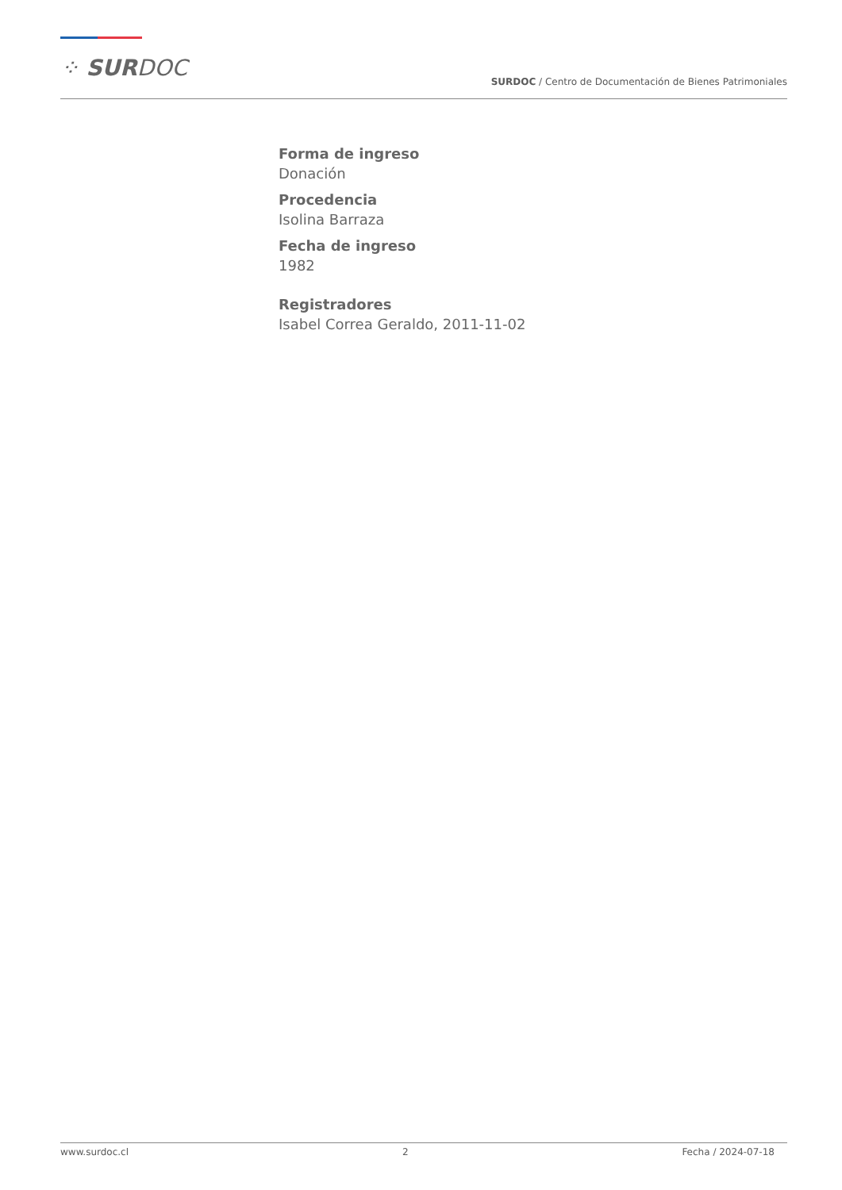⁘ SURDOC
SURDOC / Centro de Documentación de Bienes Patrimoniales
Forma de ingreso
Donación
Procedencia
Isolina Barraza
Fecha de ingreso
1982
Registradores
Isabel Correa Geraldo, 2011-11-02
www.surdoc.cl 2 Fecha / 2024-07-18